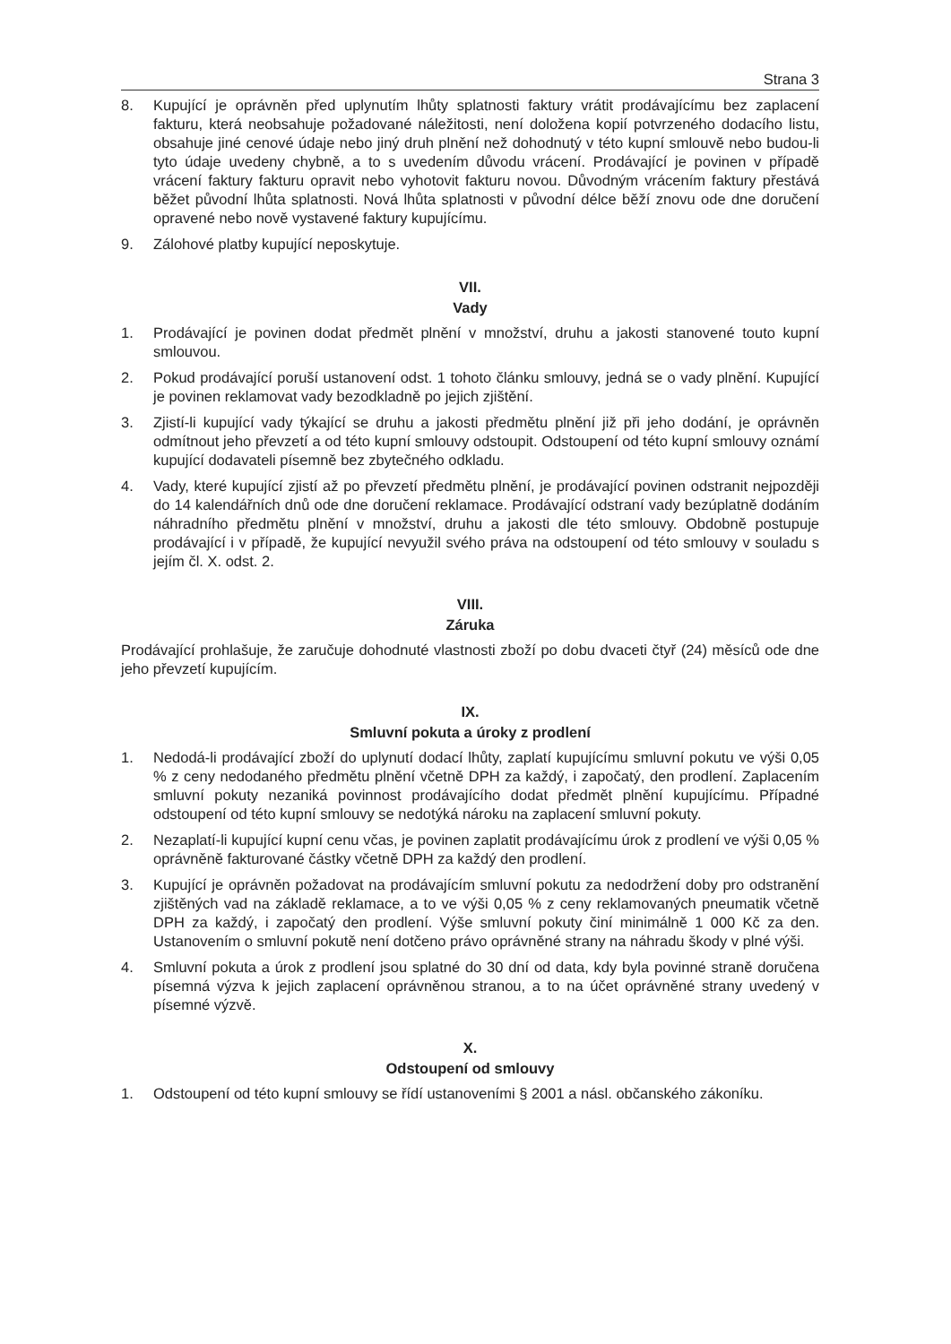Strana 3
8. Kupující je oprávněn před uplynutím lhůty splatnosti faktury vrátit prodávajícímu bez zaplacení fakturu, která neobsahuje požadované náležitosti, není doložena kopií potvrzeného dodacího listu, obsahuje jiné cenové údaje nebo jiný druh plnění než dohodnutý v této kupní smlouvě nebo budou-li tyto údaje uvedeny chybně, a to s uvedením důvodu vrácení. Prodávající je povinen v případě vrácení faktury fakturu opravit nebo vyhotovit fakturu novou. Důvodným vrácením faktury přestává běžet původní lhůta splatnosti. Nová lhůta splatnosti v původní délce běží znovu ode dne doručení opravené nebo nově vystavené faktury kupujícímu.
9. Zálohové platby kupující neposkytuje.
VII.
Vady
1. Prodávající je povinen dodat předmět plnění v množství, druhu a jakosti stanovené touto kupní smlouvou.
2. Pokud prodávající poruší ustanovení odst. 1 tohoto článku smlouvy, jedná se o vady plnění. Kupující je povinen reklamovat vady bezodkladně po jejich zjištění.
3. Zjistí-li kupující vady týkající se druhu a jakosti předmětu plnění již při jeho dodání, je oprávněn odmítnout jeho převzetí a od této kupní smlouvy odstoupit. Odstoupení od této kupní smlouvy oznámí kupující dodavateli písemně bez zbytečného odkladu.
4. Vady, které kupující zjistí až po převzetí předmětu plnění, je prodávající povinen odstranit nejpozději do 14 kalendářních dnů ode dne doručení reklamace. Prodávající odstraní vady bezúplatně dodáním náhradního předmětu plnění v množství, druhu a jakosti dle této smlouvy. Obdobně postupuje prodávající i v případě, že kupující nevyužil svého práva na odstoupení od této smlouvy v souladu s jejím čl. X. odst. 2.
VIII.
Záruka
Prodávající prohlašuje, že zaručuje dohodnuté vlastnosti zboží po dobu dvaceti čtyř (24) měsíců ode dne jeho převzetí kupujícím.
IX.
Smluvní pokuta a úroky z prodlení
1. Nedodá-li prodávající zboží do uplynutí dodací lhůty, zaplatí kupujícímu smluvní pokutu ve výši 0,05 % z ceny nedodaného předmětu plnění včetně DPH za každý, i započatý, den prodlení. Zaplacením smluvní pokuty nezaniká povinnost prodávajícího dodat předmět plnění kupujícímu. Případné odstoupení od této kupní smlouvy se nedotýká nároku na zaplacení smluvní pokuty.
2. Nezaplatí-li kupující kupní cenu včas, je povinen zaplatit prodávajícímu úrok z prodlení ve výši 0,05 % oprávněně fakturované částky včetně DPH za každý den prodlení.
3. Kupující je oprávněn požadovat na prodávajícím smluvní pokutu za nedodržení doby pro odstranění zjištěných vad na základě reklamace, a to ve výši 0,05 % z ceny reklamovaných pneumatik včetně DPH za každý, i započatý den prodlení. Výše smluvní pokuty činí minimálně 1 000 Kč za den. Ustanovením o smluvní pokutě není dotčeno právo oprávněné strany na náhradu škody v plné výši.
4. Smluvní pokuta a úrok z prodlení jsou splatné do 30 dní od data, kdy byla povinné straně doručena písemná výzva k jejich zaplacení oprávněnou stranou, a to na účet oprávněné strany uvedený v písemné výzvě.
X.
Odstoupení od smlouvy
1. Odstoupení od této kupní smlouvy se řídí ustanoveními § 2001 a násl. občanského zákoníku.